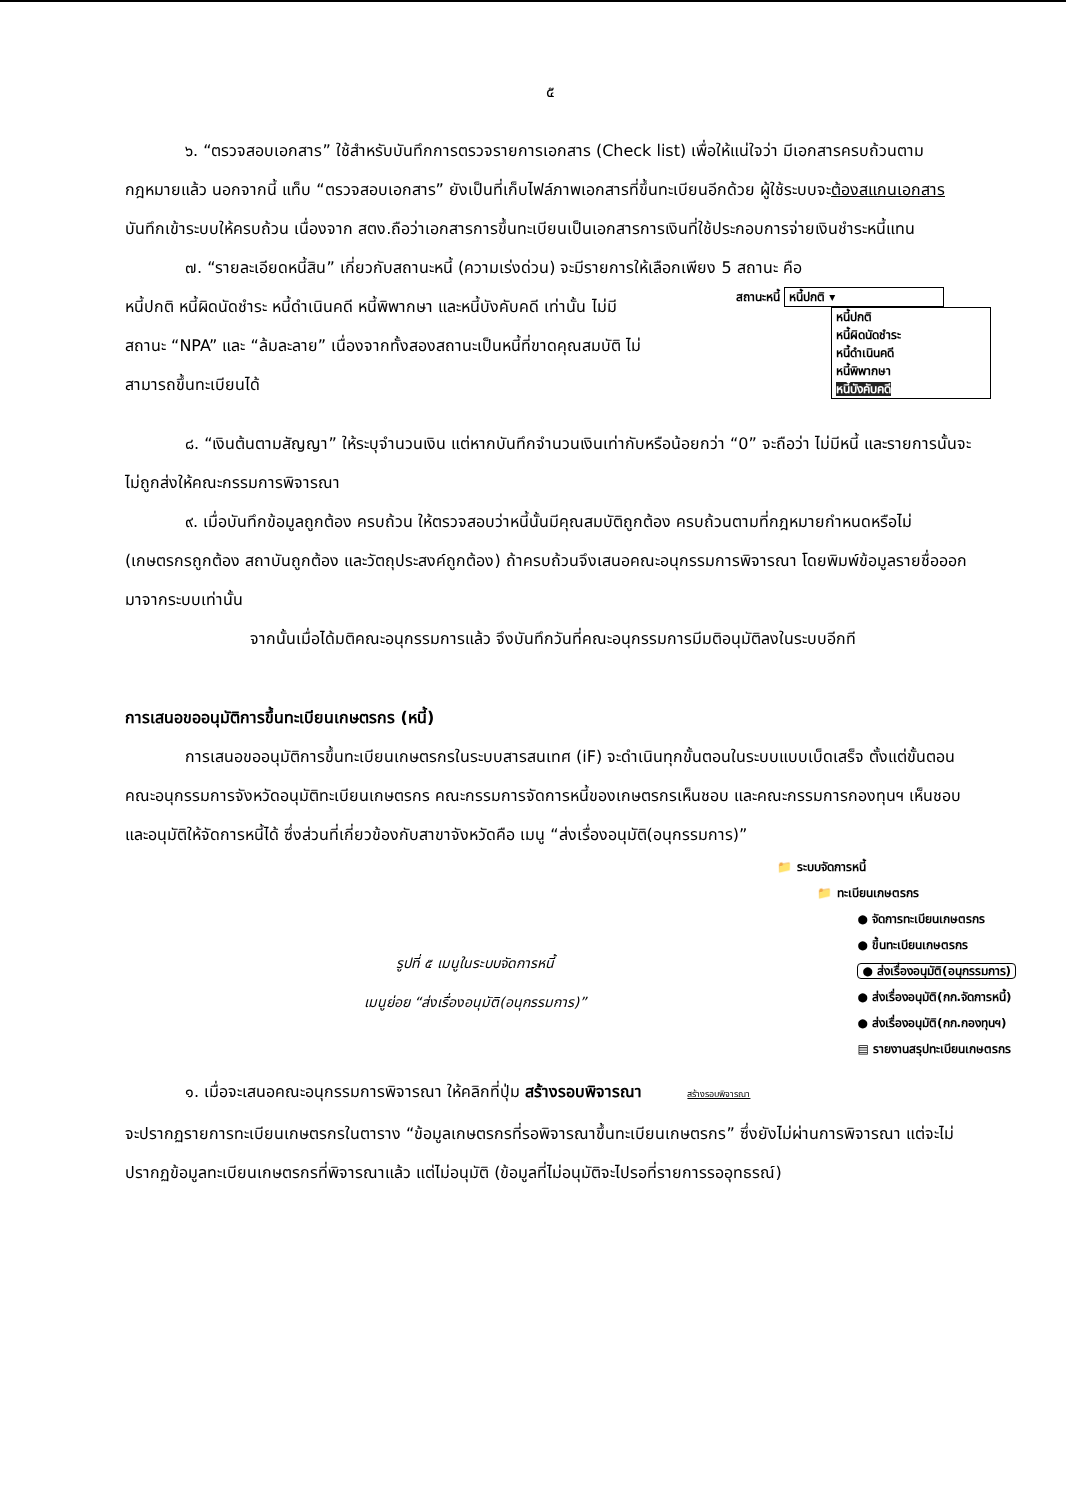๕
๖. “ตรวจสอบเอกสาร” ใช้สำหรับบันทึกการตรวจรายการเอกสาร (Check list) เพื่อให้แน่ใจว่า มีเอกสารครบถ้วนตามกฎหมายแล้ว นอกจากนี้ แท็บ “ตรวจสอบเอกสาร” ยังเป็นที่เก็บไฟล์ภาพเอกสารที่ขึ้นทะเบียนอีกด้วย ผู้ใช้ระบบจะต้องสแกนเอกสารบันทึกเข้าระบบให้ครบถ้วน เนื่องจาก สตง.ถือว่าเอกสารการขึ้นทะเบียนเป็นเอกสารการเงินที่ใช้ประกอบการจ่ายเงินชำระหนี้แทน
๗. “รายละเอียดหนี้สิน” เกี่ยวกับสถานะหนี้ (ความเร่งด่วน) จะมีรายการให้เลือกเพียง 5 สถานะ คือ
หนี้ปกติ หนี้ผิดนัดชำระ หนี้ดำเนินคดี หนี้พิพากษา และหนี้บังคับคดี เท่านั้น ไม่มีสถานะ “NPA” และ “ล้มละลาย” เนื่องจากทั้งสองสถานะเป็นหนี้ที่ขาดคุณสมบัติ ไม่สามารถขึ้นทะเบียนได้
สถานะหนี้ หนี้ปกติ ▾
หนี้ปกติ
หนี้ผิดนัดชำระ
หนี้ดำเนินคดี
หนี้พิพากษา
หนี้บังคับคดี
๘. “เงินต้นตามสัญญา” ให้ระบุจำนวนเงิน แต่หากบันทึกจำนวนเงินเท่ากับหรือน้อยกว่า “0” จะถือว่า ไม่มีหนี้ และรายการนั้นจะไม่ถูกส่งให้คณะกรรมการพิจารณา
๙. เมื่อบันทึกข้อมูลถูกต้อง ครบถ้วน ให้ตรวจสอบว่าหนี้นั้นมีคุณสมบัติถูกต้อง ครบถ้วนตามที่กฎหมายกำหนดหรือไม่ (เกษตรกรถูกต้อง สถาบันถูกต้อง และวัตถุประสงค์ถูกต้อง) ถ้าครบถ้วนจึงเสนอคณะอนุกรรมการพิจารณา โดยพิมพ์ข้อมูลรายชื่อออกมาจากระบบเท่านั้น
จากนั้นเมื่อได้มติคณะอนุกรรมการแล้ว จึงบันทึกวันที่คณะอนุกรรมการมีมติอนุมัติลงในระบบอีกที
การเสนอขออนุมัติการขึ้นทะเบียนเกษตรกร (หนี้)
การเสนอขออนุมัติการขึ้นทะเบียนเกษตรกรในระบบสารสนเทศ (iF) จะดำเนินทุกขั้นตอนในระบบแบบเบ็ดเสร็จ ตั้งแต่ขั้นตอนคณะอนุกรรมการจังหวัดอนุมัติทะเบียนเกษตรกร คณะกรรมการจัดการหนี้ของเกษตรกรเห็นชอบ และคณะกรรมการกองทุนฯ เห็นชอบและอนุมัติให้จัดการหนี้ได้ ซึ่งส่วนที่เกี่ยวข้องกับสาขาจังหวัดคือ เมนู “ส่งเรื่องอนุมัติ(อนุกรรมการ)”
รูปที่ ๕ เมนูในระบบจัดการหนี้
เมนูย่อย “ส่งเรื่องอนุมัติ(อนุกรรมการ)”
📁 ระบบจัดการหนี้
📁 ทะเบียนเกษตรกร
● จัดการทะเบียนเกษตรกร
● ขึ้นทะเบียนเกษตรกร
● ส่งเรื่องอนุมัติ(อนุกรรมการ)
● ส่งเรื่องอนุมัติ(กก.จัดการหนี้)
● ส่งเรื่องอนุมัติ(กก.กองทุนฯ)
▤ รายงานสรุปทะเบียนเกษตรกร
๑. เมื่อจะเสนอคณะอนุกรรมการพิจารณา ให้คลิกที่ปุ่ม สร้างรอบพิจารณา สร้างรอบพิจารณา
จะปรากฏรายการทะเบียนเกษตรกรในตาราง “ข้อมูลเกษตรกรที่รอพิจารณาขึ้นทะเบียนเกษตรกร” ซึ่งยังไม่ผ่านการพิจารณา แต่จะไม่ปรากฏข้อมูลทะเบียนเกษตรกรที่พิจารณาแล้ว แต่ไม่อนุมัติ (ข้อมูลที่ไม่อนุมัติจะไปรอที่รายการรออุทธรณ์)